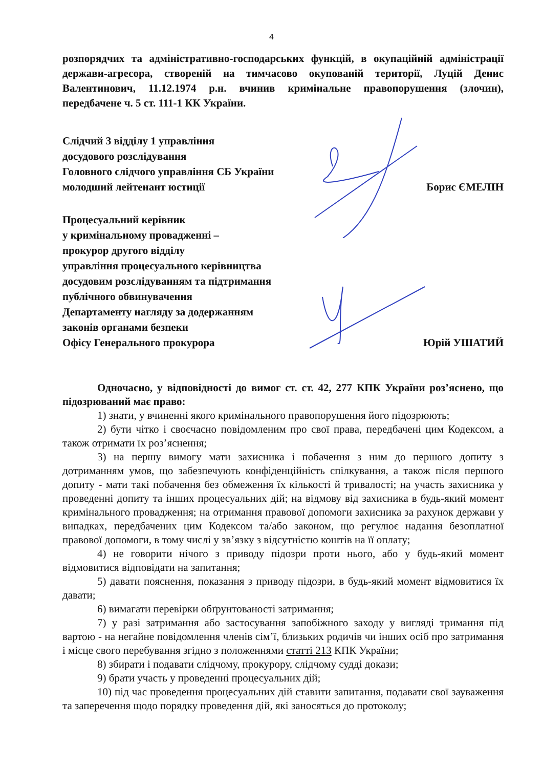4
розпорядчих та адміністративно-господарських функцій, в окупаційній адміністрації держави-агресора, створеній на тимчасово окупованій території, Луцій Денис Валентинович, 11.12.1974 р.н. вчинив кримінальне правопорушення (злочин), передбачене ч. 5 ст. 111-1 КК України.
Слідчий 3 відділу 1 управління
досудового розслідування
Головного слідчого управління СБ України
молодший лейтенант юстиції
Борис ЄМЕЛІН
Процесуальний керівник
у кримінальному провадженні –
прокурор другого відділу
управління процесуального керівництва
досудовим розслідуванням та підтримання
публічного обвинувачення
Департаменту нагляду за додержанням
законів органами безпеки
Офісу Генерального прокурора
Юрій УШАТИЙ
Одночасно, у відповідності до вимог ст. ст. 42, 277 КПК України роз’яснено, що підозрюваний має право:
1) знати, у вчиненні якого кримінального правопорушення його підозрюють;
2) бути чітко і своєчасно повідомленим про свої права, передбачені цим Кодексом, а також отримати їх роз’яснення;
3) на першу вимогу мати захисника і побачення з ним до першого допиту з дотриманням умов, що забезпечують конфіденційність спілкування, а також після першого допиту - мати такі побачення без обмеження їх кількості й тривалості; на участь захисника у проведенні допиту та інших процесуальних дій; на відмову від захисника в будь-який момент кримінального провадження; на отримання правової допомоги захисника за рахунок держави у випадках, передбачених цим Кодексом та/або законом, що регулює надання безоплатної правової допомоги, в тому числі у зв’язку з відсутністю коштів на її оплату;
4) не говорити нічого з приводу підозри проти нього, або у будь-який момент відмовитися відповідати на запитання;
5) давати пояснення, показання з приводу підозри, в будь-який момент відмовитися їх давати;
6) вимагати перевірки обґрунтованості затримання;
7) у разі затримання або застосування запобіжного заходу у вигляді тримання під вартою - на негайне повідомлення членів сім’ї, близьких родичів чи інших осіб про затримання і місце свого перебування згідно з положеннями статті 213 КПК України;
8) збирати і подавати слідчому, прокурору, слідчому судді докази;
9) брати участь у проведенні процесуальних дій;
10) під час проведення процесуальних дій ставити запитання, подавати свої зауваження та заперечення щодо порядку проведення дій, які заносяться до протоколу;